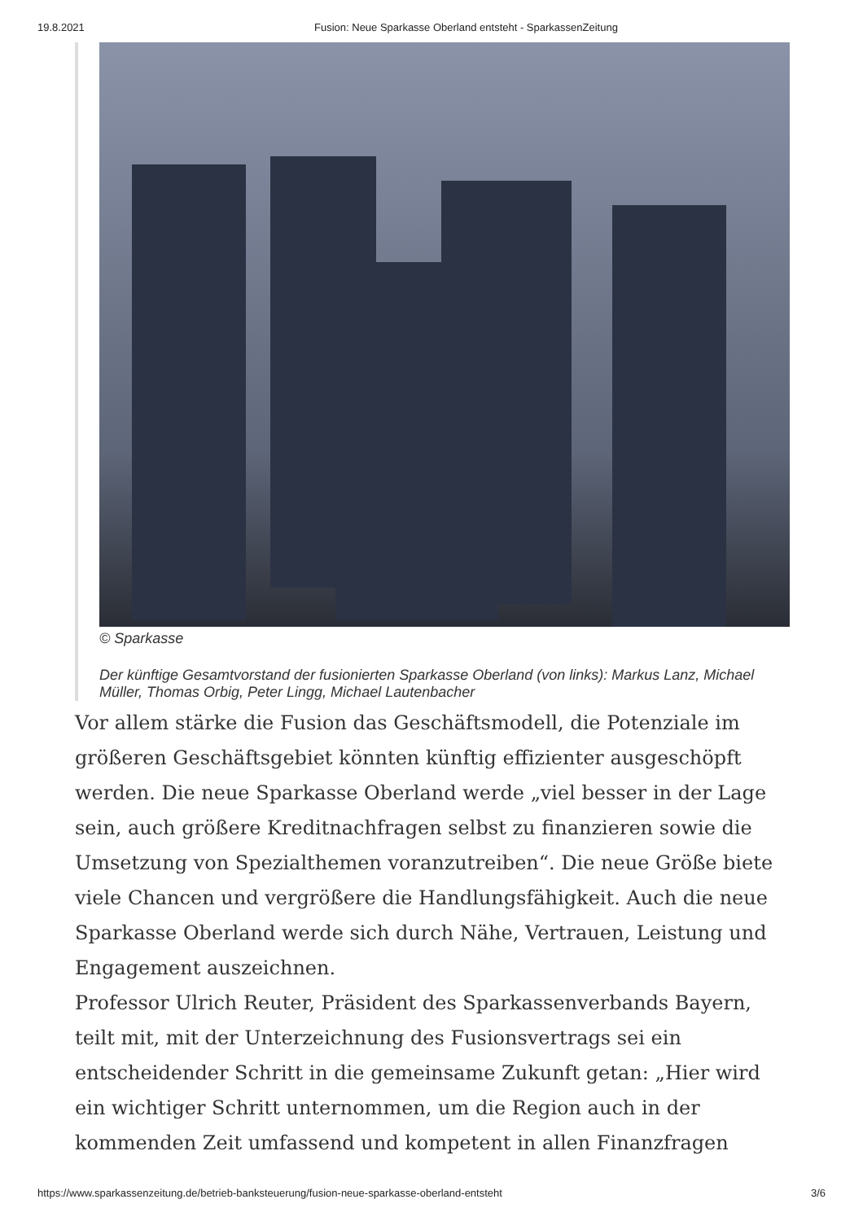19.8.2021 Fusion: Neue Sparkasse Oberland entsteht - SparkassenZeitung
© Sparkasse
Der künftige Gesamtvorstand der fusionierten Sparkasse Oberland (von links): Markus Lanz, Michael Müller, Thomas Orbig, Peter Lingg, Michael Lautenbacher
Vor allem stärke die Fusion das Geschäftsmodell, die Potenziale im größeren Geschäftsgebiet könnten künftig effizienter ausgeschöpft werden. Die neue Sparkasse Oberland werde „viel besser in der Lage sein, auch größere Kreditnachfragen selbst zu finanzieren sowie die Umsetzung von Spezialthemen voranzutreiben“. Die neue Größe biete viele Chancen und vergrößere die Handlungsfähigkeit. Auch die neue Sparkasse Oberland werde sich durch Nähe, Vertrauen, Leistung und Engagement auszeichnen.
Professor Ulrich Reuter, Präsident des Sparkassenverbands Bayern, teilt mit, mit der Unterzeichnung des Fusionsvertrags sei ein entscheidender Schritt in die gemeinsame Zukunft getan: „Hier wird ein wichtiger Schritt unternommen, um die Region auch in der kommenden Zeit umfassend und kompetent in allen Finanzfragen
https://www.sparkassenzeitung.de/betrieb-banksteuerung/fusion-neue-sparkasse-oberland-entsteht 3/6